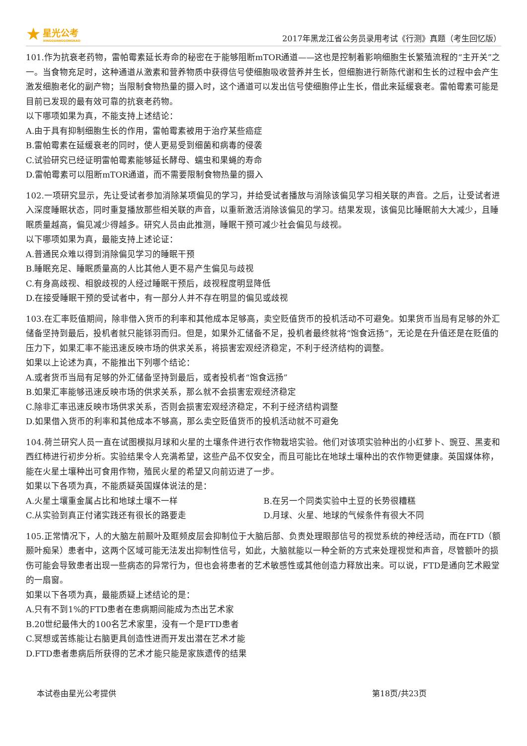★
星光公考
XINGGUANGGONGKAO
2017年黑龙江省公务员录用考试《行测》真题（考生回忆版）
101.作为抗衰老药物，雷帕霉素延长寿命的秘密在于能够阻断mTOR通道——这也是控制着影响细胞生长繁殖流程的“主开关”之一。当食物充足时，这种通道从激素和营养物质中获得信号使细胞吸收营养并生长，但细胞进行新陈代谢和生长的过程中会产生激发细胞老化的副产物；当限制食物热量的摄入时，这个通道可以发出信号使细胞停止生长，借此来延缓衰老。雷帕霉素可能是目前已发现的最有效可靠的抗衰老药物。
以下哪项如果为真，不能支持上述结论：
A.由于具有抑制细胞生长的作用，雷帕霉素被用于治疗某些癌症
B.雷帕霉素在延缓衰老的同时，使人更易受到细菌和病毒的侵袭
C.试验研究已经证明雷帕霉素能够延长酵母、蠕虫和果蝇的寿命
D.雷帕霉素可以阻断mTOR通道，而不需要限制食物热量的摄入
102.一项研究显示，先让受试者参加消除某项偏见的学习，并给受试者播放与消除该偏见学习相关联的声音。之后，让受试者进入深度睡眠状态，同时重复播放那些相关联的声音，以重新激活消除该偏见的学习。结果发现，该偏见比睡眠前大大减少，且睡眠质量越高，偏见减少得越多。研究人员由此推测，睡眠干预可减少社会偏见与歧视。
以下哪项如果为真，最能支持上述论证：
A.普通民众难以得到消除偏见学习的睡眠干预
B.睡眠充足、睡眠质量高的人比其他人更不易产生偏见与歧视
C.有身高歧视、相貌歧视的人经过睡眠干预后，歧视程度明显降低
D.在接受睡眠干预的受试者中，有一部分人并不存在明显的偏见或歧视
103.在汇率贬值期间，除非借入货币的利率和其他成本足够高，卖空贬值货币的投机活动不可避免。如果货币当局有足够的外汇储备坚持到最后，投机者就只能铩羽而归。但是，如果外汇储备不足，投机者最终就将“饱食远扬”，无论是在升值还是在贬值的压力下，如果汇率不能迅速反映市场的供求关系，将损害宏观经济稳定，不利于经济结构的调整。
如果以上论述为真，不能推出下列哪个结论：
A.或者货币当局有足够的外汇储备坚持到最后，或者投机者“饱食远扬”
B.如果汇率能够迅速反映市场的供求关系，那么就不会损害宏观经济稳定
C.除非汇率迅速反映市场供求关系，否则会损害宏观经济稳定，不利于经济结构调整
D.如果借入货币的利率和其他成本不够高，那么卖空贬值货币的投机活动就不可避免
104.荷兰研究人员一直在试图模拟月球和火星的土壤条件进行农作物栽培实验。他们对该项实验种出的小红萝卜、豌豆、黑麦和西红柿进行初步分析。实验结果令人充满希望，这些产品不仅安全，而且可能比在地球土壤种出的农作物更健康。英国媒体称，能在火星土壤种出可食用作物，殖民火星的希望又向前迈进了一步。
如果以下各项为真，不能质疑英国媒体说法的是：
A.火星土壤重金属占比和地球土壤不一样 B.在另一个同类实验中土豆的长势很糟糕
C.从实验到真正付诸实践还有很长的路要走 D.月球、火星、地球的气候条件有很大不同
105.正常情况下，人的大脑左前颞叶及眶频皮层会抑制位于大脑后部、负责处理眼部信号的视觉系统的神经活动，而在FTD（额颞叶痴呆）患者中，这两个区域可能无法发出抑制性信号，如此，大脑就能以一种全新的方式来处理视觉和声音，尽管额叶的损伤可能会导致患者出现一些病态的异常行为，但也会将患者的艺术敏感性或其他创造力释放出来。可以说，FTD是通向艺术殿堂的一扇窗。
如果以下各项为真，最能质疑上述结论的是：
A.只有不到1%的FTD患者在患病期间能成为杰出艺术家
B.20世纪最伟大的100名艺术家里，没有一个是FTD患者
C.冥想或苦练能让右脑更具创造性进而开发出潜在艺术才能
D.FTD患者患病后所获得的艺术才能只能是家族遗传的结果
本试卷由星光公考提供 第18页/共23页